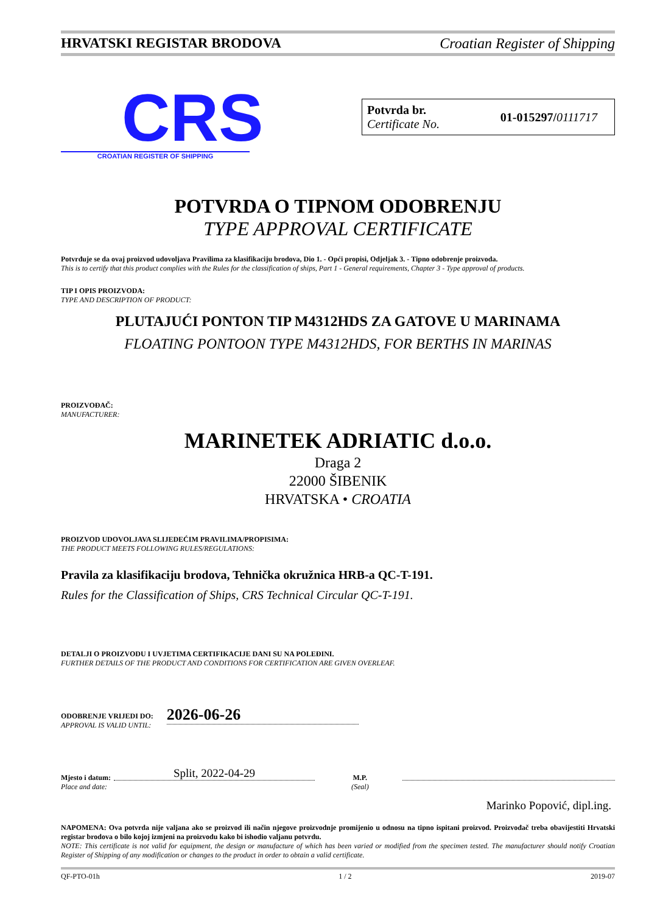HRVATSKI REGISTAR BRODOVA Croatian Register of Shipping
CRS
CROATIAN REGISTER OF SHIPPING
Potvrda br.
Certificate No.
01-015297/0111717
POTVRDA O TIPNOM ODOBRENJU
TYPE APPROVAL CERTIFICATE
Potvrđuje se da ovaj proizvod udovoljava Pravilima za klasifikaciju brodova, Dio 1. - Opći propisi, Odjeljak 3. - Tipno odobrenje proizvoda.
This is to certify that this product complies with the Rules for the classification of ships, Part 1 - General requirements, Chapter 3 - Type approval of products.
TIP I OPIS PROIZVODA:
TYPE AND DESCRIPTION OF PRODUCT:
PLUTAJUĆI PONTON TIP M4312HDS ZA GATOVE U MARINAMA
FLOATING PONTOON TYPE M4312HDS, FOR BERTHS IN MARINAS
PROIZVOĐAČ:
MANUFACTURER:
MARINETEK ADRIATIC d.o.o.
Draga 2
22000 ŠIBENIK
HRVATSKA • CROATIA
PROIZVOD UDOVOLJAVA SLIJEDEĆIM PRAVILIMA/PROPISIMA:
THE PRODUCT MEETS FOLLOWING RULES/REGULATIONS:
Pravila za klasifikaciju brodova, Tehnička okružnica HRB-a QC-T-191.
Rules for the Classification of Ships, CRS Technical Circular QC-T-191.
DETALJI O PROIZVODU I UVJETIMA CERTIFIKACIJE DANI SU NA POLEĐINI.
FURTHER DETAILS OF THE PRODUCT AND CONDITIONS FOR CERTIFICATION ARE GIVEN OVERLEAF.
ODOBRENJE VRIJEDI DO:
APPROVAL IS VALID UNTIL:
2026-06-26
Mjesto i datum:
Place and date:
Split, 2022-04-29
M.P.
(Seal)
Marinko Popović, dipl.ing.
NAPOMENA: Ova potvrda nije valjana ako se proizvod ili način njegove proizvodnje promijenio u odnosu na tipno ispitani proizvod. Proizvođač treba obavijestiti Hrvatski registar brodova o bilo kojoj izmjeni na proizvodu kako bi ishodio valjanu potvrdu.
NOTE: This certificate is not valid for equipment, the design or manufacture of which has been varied or modified from the specimen tested. The manufacturer should notify Croatian Register of Shipping of any modification or changes to the product in order to obtain a valid certificate.
QF-PTO-01h 1 / 2 2019-07